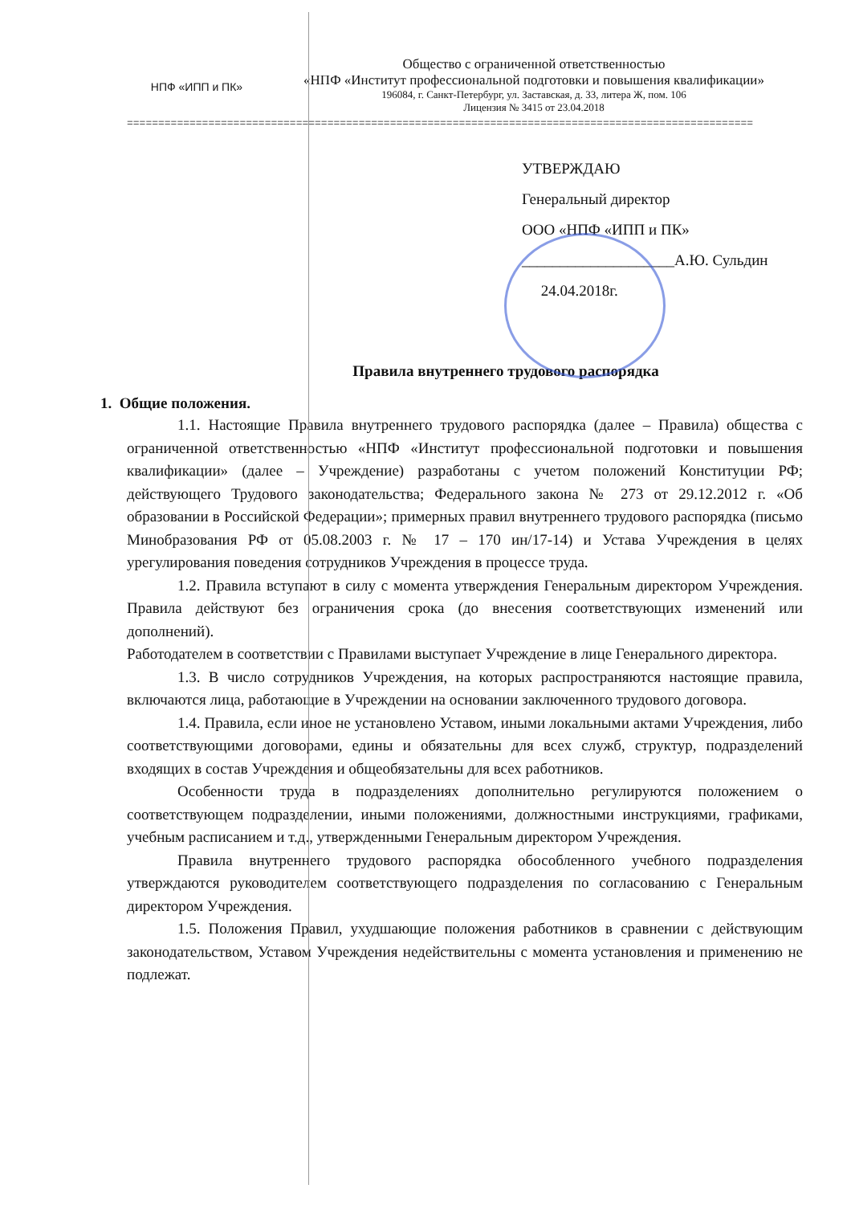НПФ «ИПП и ПК»
Общество с ограниченной ответственностью
«НПФ «Институт профессиональной подготовки и повышения квалификации»
196084, г. Санкт-Петербург, ул. Заставская, д. 33, литера Ж, пом. 106
Лицензия № 3415 от 23.04.2018
====================================================================================================
УТВЕРЖДАЮ
Генеральный директор
ООО «НПФ «ИПП и ПК»
____________________А.Ю. Сульдин
24.04.2018г.
Правила внутреннего трудового распорядка
1. Общие положения.
1.1. Настоящие Правила внутреннего трудового распорядка (далее – Правила) общества с ограниченной ответственностью «НПФ «Институт профессиональной подготовки и повышения квалификации» (далее – Учреждение) разработаны с учетом положений Конституции РФ; действующего Трудового законодательства; Федерального закона № 273 от 29.12.2012 г. «Об образовании в Российской Федерации»; примерных правил внутреннего трудового распорядка (письмо Минобразования РФ от 05.08.2003 г. № 17 – 170 ин/17-14) и Устава Учреждения в целях урегулирования поведения сотрудников Учреждения в процессе труда.
1.2. Правила вступают в силу с момента утверждения Генеральным директором Учреждения. Правила действуют без ограничения срока (до внесения соответствующих изменений или дополнений).
Работодателем в соответствии с Правилами выступает Учреждение в лице Генерального директора.
1.3. В число сотрудников Учреждения, на которых распространяются настоящие правила, включаются лица, работающие в Учреждении на основании заключенного трудового договора.
1.4. Правила, если иное не установлено Уставом, иными локальными актами Учреждения, либо соответствующими договорами, едины и обязательны для всех служб, структур, подразделений входящих в состав Учреждения и общеобязательны для всех работников.
Особенности труда в подразделениях дополнительно регулируются положением о соответствующем подразделении, иными положениями, должностными инструкциями, графиками, учебным расписанием и т.д., утвержденными Генеральным директором Учреждения.
Правила внутреннего трудового распорядка обособленного учебного подразделения утверждаются руководителем соответствующего подразделения по согласованию с Генеральным директором Учреждения.
1.5. Положения Правил, ухудшающие положения работников в сравнении с действующим законодательством, Уставом Учреждения недействительны с момента установления и применению не подлежат.